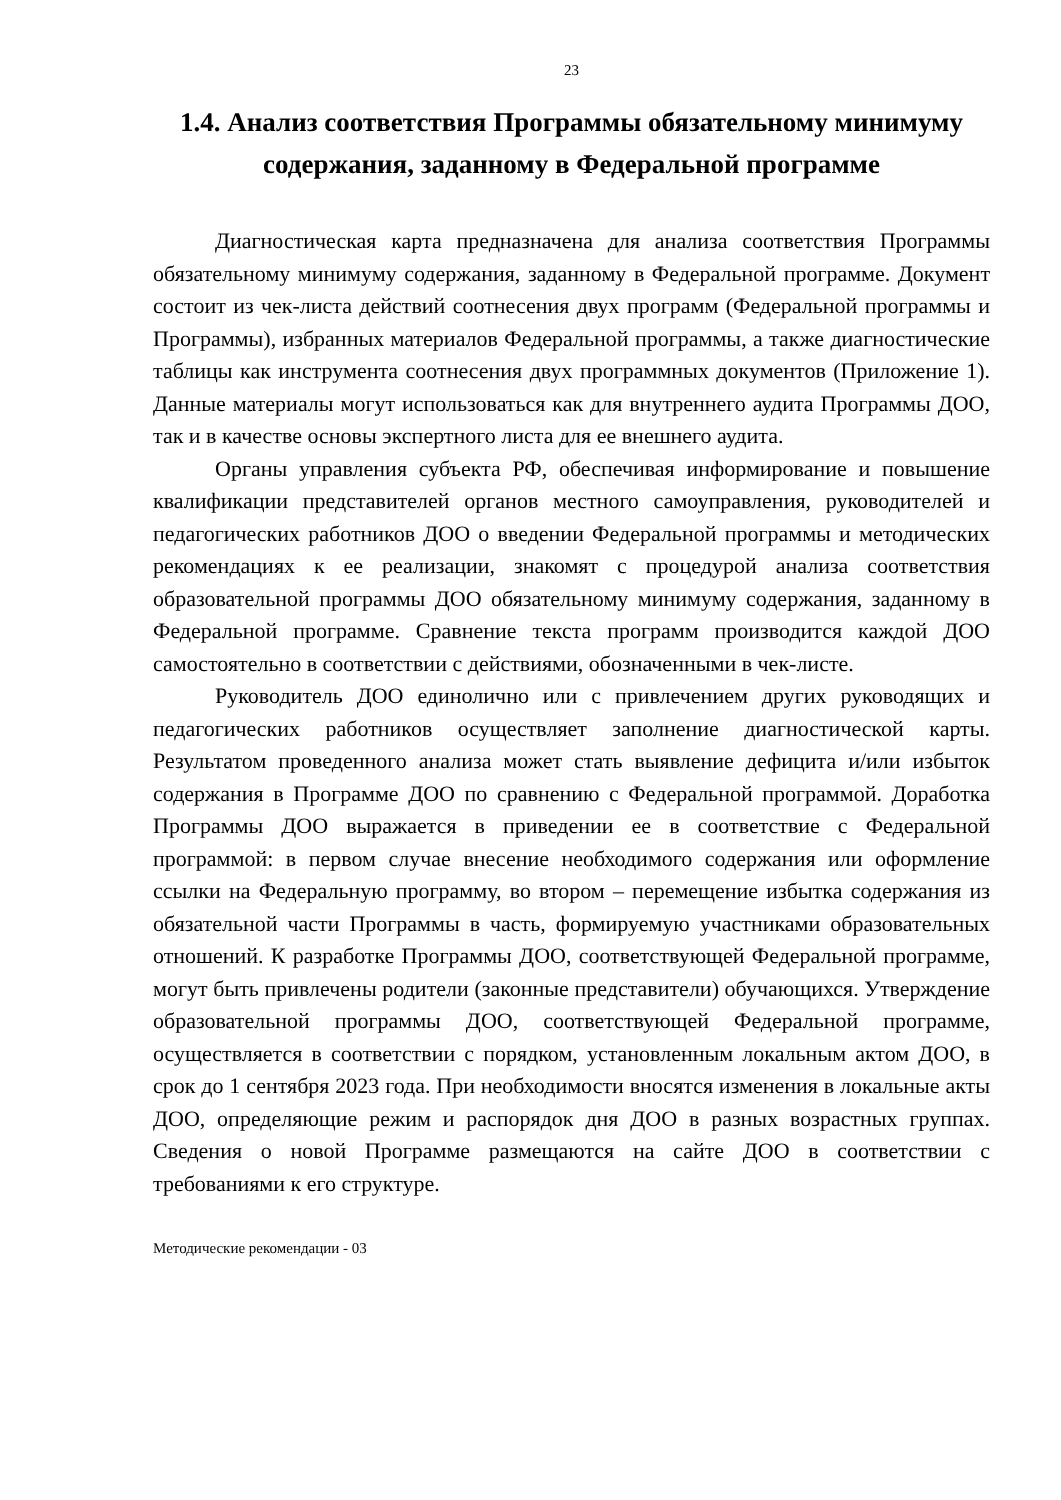23
1.4. Анализ соответствия Программы обязательному минимуму содержания, заданному в Федеральной программе
Диагностическая карта предназначена для анализа соответствия Программы обязательному минимуму содержания, заданному в Федеральной программе. Документ состоит из чек-листа действий соотнесения двух программ (Федеральной программы и Программы), избранных материалов Федеральной программы, а также диагностические таблицы как инструмента соотнесения двух программных документов (Приложение 1). Данные материалы могут использоваться как для внутреннего аудита Программы ДОО, так и в качестве основы экспертного листа для ее внешнего аудита.
Органы управления субъекта РФ, обеспечивая информирование и повышение квалификации представителей органов местного самоуправления, руководителей и педагогических работников ДОО о введении Федеральной программы и методических рекомендациях к ее реализации, знакомят с процедурой анализа соответствия образовательной программы ДОО обязательному минимуму содержания, заданному в Федеральной программе. Сравнение текста программ производится каждой ДОО самостоятельно в соответствии с действиями, обозначенными в чек-листе.
Руководитель ДОО единолично или с привлечением других руководящих и педагогических работников осуществляет заполнение диагностической карты. Результатом проведенного анализа может стать выявление дефицита и/или избыток содержания в Программе ДОО по сравнению с Федеральной программой. Доработка Программы ДОО выражается в приведении ее в соответствие с Федеральной программой: в первом случае внесение необходимого содержания или оформление ссылки на Федеральную программу, во втором – перемещение избытка содержания из обязательной части Программы в часть, формируемую участниками образовательных отношений. К разработке Программы ДОО, соответствующей Федеральной программе, могут быть привлечены родители (законные представители) обучающихся. Утверждение образовательной программы ДОО, соответствующей Федеральной программе, осуществляется в соответствии с порядком, установленным локальным актом ДОО, в срок до 1 сентября 2023 года. При необходимости вносятся изменения в локальные акты ДОО, определяющие режим и распорядок дня ДОО в разных возрастных группах. Сведения о новой Программе размещаются на сайте ДОО в соответствии с требованиями к его структуре.
Методические рекомендации - 03